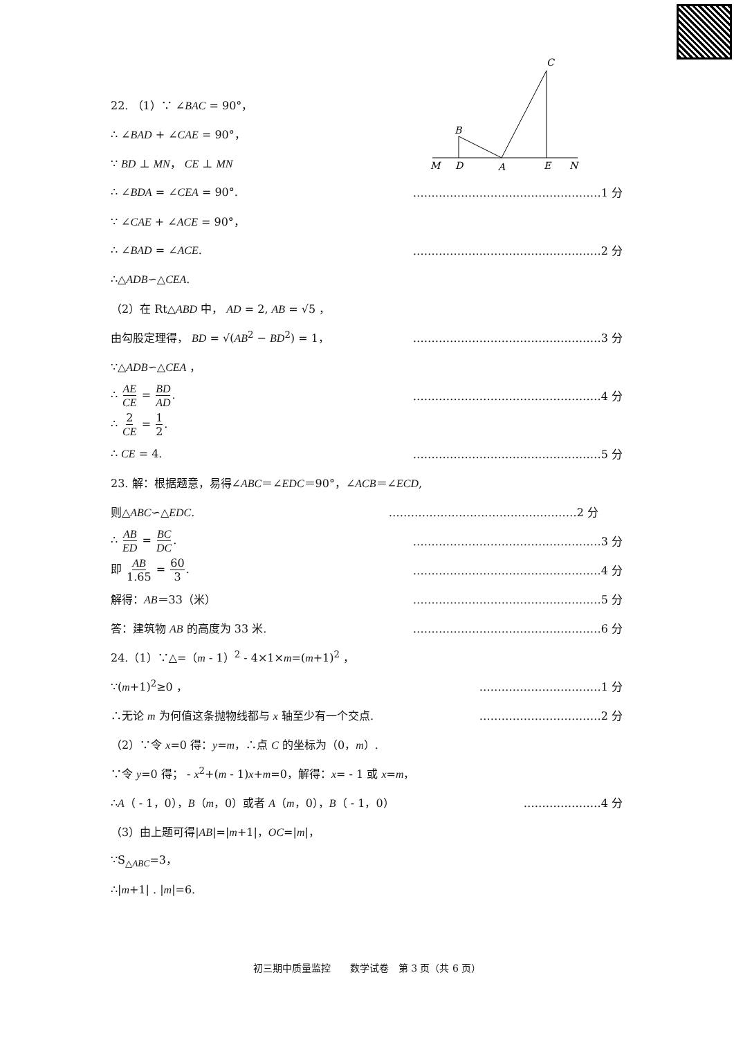C
B
M
D
A
E
N
22. （1）∵ ∠BAC = 90°，
∴ ∠BAD + ∠CAE = 90°，
∵ BD ⊥ MN， CE ⊥ MN
∴ ∠BDA = ∠CEA = 90°. ……………………………………………1 分
∵ ∠CAE + ∠ACE = 90°，
∴ ∠BAD = ∠ACE. ……………………………………………2 分
∴△ADB∽△CEA.
（2）在 Rt△ABD 中， AD = 2, AB = √5 ，
由勾股定理得， BD = √(AB<sup>2</sup> − BD<sup>2</sup>) = 1， ……………………………………………3 分
∵△ADB∽△CEA ，
∴ AE CE = BD AD. ……………………………………………4 分
∴ 2 CE = 1 2.
∴ CE = 4. ……………………………………………5 分
23. 解：根据题意，易得∠ABC＝∠EDC＝90°，∠ACB＝∠ECD,
则△ABC∽△EDC. ……………………………………………2 分
∴ AB ED = BC DC. ……………………………………………3 分
即 AB 1.65 = 60 3. ……………………………………………4 分
解得：AB＝33（米） ……………………………………………5 分
答：建筑物 AB 的高度为 33 米. ……………………………………………6 分
24.（1）∵△=（m - 1）<sup>2</sup> - 4×1×m=(m+1)<sup>2</sup> ，
∵(m+1)<sup>2</sup>≥0 ， ……………………………1 分
∴无论 m 为何值这条抛物线都与 x 轴至少有一个交点. ……………………………2 分
（2）∵令 x=0 得：y=m，∴点 C 的坐标为（0，m）.
∵令 y=0 得； - x<sup>2</sup>+(m - 1)x+m=0，解得：x= - 1 或 x=m，
∴A（ - 1，0），B（m，0）或者 A（m，0），B（ - 1，0） …………………4 分
（3）由上题可得|AB|=|m+1|，OC=|m|，
∵S<sub>△ABC</sub>=3，
∴|m+1| . |m|=6.
初三期中质量监控　　数学试卷　第 3 页（共 6 页）